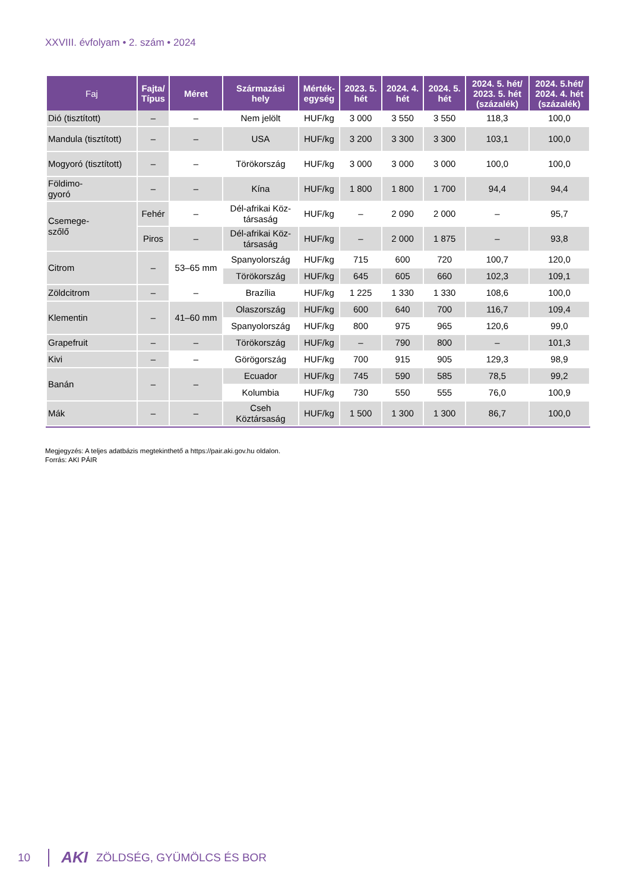XXVIII. évfolyam • 2. szám • 2024
| Faj | Fajta/ Típus | Méret | Származási hely | Mérték- egység | 2023. 5. hét | 2024. 4. hét | 2024. 5. hét | 2024. 5. hét/ 2023. 5. hét (százalék) | 2024. 5.hét/ 2024. 4. hét (százalék) |
| --- | --- | --- | --- | --- | --- | --- | --- | --- | --- |
| Dió (tisztított) | – | – | Nem jelölt | HUF/kg | 3 000 | 3 550 | 3 550 | 118,3 | 100,0 |
| Mandula (tisztított) | – | – | USA | HUF/kg | 3 200 | 3 300 | 3 300 | 103,1 | 100,0 |
| Mogyoró (tisztított) | – | – | Törökország | HUF/kg | 3 000 | 3 000 | 3 000 | 100,0 | 100,0 |
| Földimo- gyoró | – | – | Kína | HUF/kg | 1 800 | 1 800 | 1 700 | 94,4 | 94,4 |
| Csemege- szőlő | Fehér | – | Dél-afrikai Köz- társaság | HUF/kg | – | 2 090 | 2 000 | – | 95,7 |
| | Piros | – | Dél-afrikai Köz- társaság | HUF/kg | – | 2 000 | 1 875 | – | 93,8 |
| Citrom | – | 53–65 mm | Spanyolország | HUF/kg | 715 | 600 | 720 | 100,7 | 120,0 |
| | | | Törökország | HUF/kg | 645 | 605 | 660 | 102,3 | 109,1 |
| Zöldcitrom | – | – | Brazília | HUF/kg | 1 225 | 1 330 | 1 330 | 108,6 | 100,0 |
| Klementin | – | 41–60 mm | Olaszország | HUF/kg | 600 | 640 | 700 | 116,7 | 109,4 |
| | | | Spanyolország | HUF/kg | 800 | 975 | 965 | 120,6 | 99,0 |
| Grapefruit | – | – | Törökország | HUF/kg | – | 790 | 800 | – | 101,3 |
| Kivi | – | – | Görögország | HUF/kg | 700 | 915 | 905 | 129,3 | 98,9 |
| Banán | – | – | Ecuador | HUF/kg | 745 | 590 | 585 | 78,5 | 99,2 |
| | | | Kolumbia | HUF/kg | 730 | 550 | 555 | 76,0 | 100,9 |
| Mák | – | – | Cseh Köztársaság | HUF/kg | 1 500 | 1 300 | 1 300 | 86,7 | 100,0 |
Megjegyzés: A teljes adatbázis megtekinthető a https://pair.aki.gov.hu oldalon.
Forrás: AKI PÁIR
10 AKI ZÖLDSÉG, GYÜMÖLCS ÉS BOR